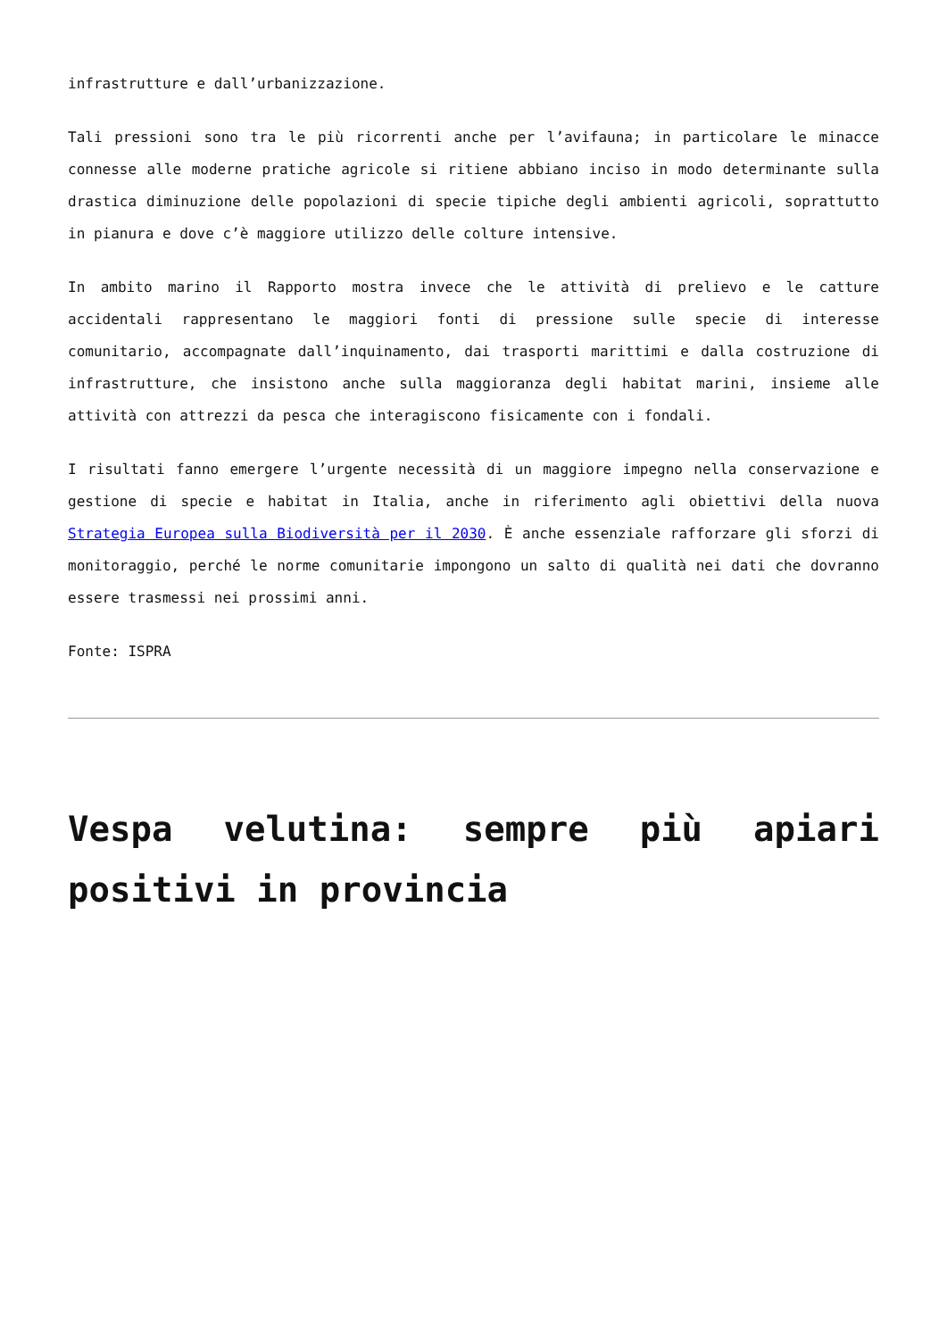infrastrutture e dall’urbanizzazione.
Tali pressioni sono tra le più ricorrenti anche per l’avifauna; in particolare le minacce connesse alle moderne pratiche agricole si ritiene abbiano inciso in modo determinante sulla drastica diminuzione delle popolazioni di specie tipiche degli ambienti agricoli, soprattutto in pianura e dove c’è maggiore utilizzo delle colture intensive.
In ambito marino il Rapporto mostra invece che le attività di prelievo e le catture accidentali rappresentano le maggiori fonti di pressione sulle specie di interesse comunitario, accompagnate dall’inquinamento, dai trasporti marittimi e dalla costruzione di infrastrutture, che insistono anche sulla maggioranza degli habitat marini, insieme alle attività con attrezzi da pesca che interagiscono fisicamente con i fondali.
I risultati fanno emergere l’urgente necessità di un maggiore impegno nella conservazione e gestione di specie e habitat in Italia, anche in riferimento agli obiettivi della nuova Strategia Europea sulla Biodiversità per il 2030. È anche essenziale rafforzare gli sforzi di monitoraggio, perché le norme comunitarie impongono un salto di qualità nei dati che dovranno essere trasmessi nei prossimi anni.
Fonte: ISPRA
Vespa velutina: sempre più apiari positivi in provincia